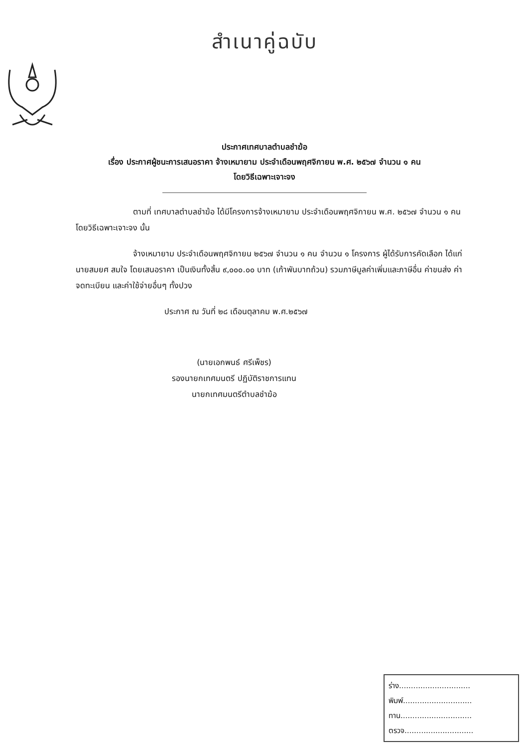สำเนาคู่ฉบับ
ประกาศเทศบาลตำบลชำฆ้อ
เรื่อง ประกาศผู้ชนะการเสนอราคา จ้างเหมายาม ประจำเดือนพฤศจิกายน พ.ศ. ๒๕๖๗ จำนวน ๑ คน
โดยวิธีเฉพาะเจาะจง
ตามที่ เทศบาลตำบลชำฆ้อ ได้มีโครงการจ้างเหมายาม ประจำเดือนพฤศจิกายน พ.ศ. ๒๕๖๗ จำนวน ๑ คน โดยวิธีเฉพาะเจาะจง นั้น
จ้างเหมายาม ประจำเดือนพฤศจิกายน ๒๕๖๗ จำนวน ๑ คน จำนวน ๑ โครงการ ผู้ได้รับการคัดเลือก ได้แก่ นายสมยศ สมใจ โดยเสนอราคา เป็นเงินทั้งสิ้น ๙,๐๐๐.๐๐ บาท (เก้าพันบาทถ้วน) รวมภาษีมูลค่าเพิ่มและภาษีอื่น ค่าขนส่ง ค่าจดทะเบียน และค่าใช้จ่ายอื่นๆ ทั้งปวง
ประกาศ ณ วันที่ ๒๘ เดือนตุลาคม พ.ศ.๒๕๖๗
(นายเอกพนธ์ ศรีเพ็ชร)
รองนายกเทศมนตรี ปฏิบัติราชการแทน
นายกเทศมนตรีตำบลชำฆ้อ
ร่าง..............................
พิมพ์.............................
ทาน..............................
ตรวจ.............................